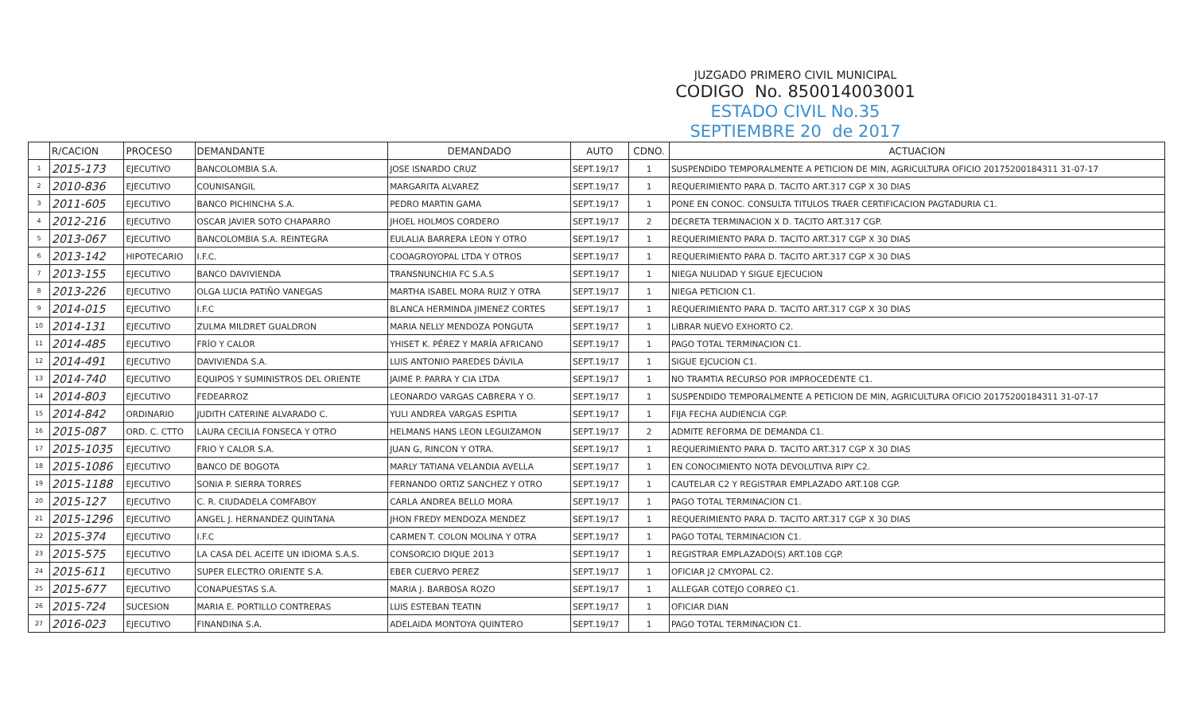JUZGADO PRIMERO CIVIL MUNICIPAL
CODIGO No. 850014003001
ESTADO CIVIL No.35
SEPTIEMBRE 20 de 2017
| | R/CACION | PROCESO | DEMANDANTE | DEMANDADO | AUTO | CDNO. | ACTUACION |
| --- | --- | --- | --- | --- | --- | --- | --- |
| 1 | 2015-173 | EJECUTIVO | BANCOLOMBIA S.A. | JOSE ISNARDO CRUZ | SEPT.19/17 | 1 | SUSPENDIDO TEMPORALMENTE A PETICION DE MIN, AGRICULTURA OFICIO 20175200184311 31-07-17 |
| 2 | 2010-836 | EJECUTIVO | COUNISANGIL | MARGARITA ALVAREZ | SEPT.19/17 | 1 | REQUERIMIENTO PARA D. TACITO ART.317 CGP X 30 DIAS |
| 3 | 2011-605 | EJECUTIVO | BANCO PICHINCHA S.A. | PEDRO MARTIN GAMA | SEPT.19/17 | 1 | PONE EN CONOC. CONSULTA TITULOS TRAER CERTIFICACION PAGTADURIA C1. |
| 4 | 2012-216 | EJECUTIVO | OSCAR JAVIER SOTO CHAPARRO | JHOEL HOLMOS CORDERO | SEPT.19/17 | 2 | DECRETA TERMINACION X D. TACITO ART.317 CGP. |
| 5 | 2013-067 | EJECUTIVO | BANCOLOMBIA S.A. REINTEGRA | EULALIA BARRERA LEON Y OTRO | SEPT.19/17 | 1 | REQUERIMIENTO PARA D. TACITO ART.317 CGP X 30 DIAS |
| 6 | 2013-142 | HIPOTECARIO | I.F.C. | COOAGROYOPAL LTDA Y OTROS | SEPT.19/17 | 1 | REQUERIMIENTO PARA D. TACITO ART.317 CGP X 30 DIAS |
| 7 | 2013-155 | EJECUTIVO | BANCO DAVIVIENDA | TRANSNUNCHIA FC S.A.S | SEPT.19/17 | 1 | NIEGA NULIDAD Y SIGUE EJECUCION |
| 8 | 2013-226 | EJECUTIVO | OLGA LUCIA PATIÑO VANEGAS | MARTHA ISABEL MORA RUIZ Y OTRA | SEPT.19/17 | 1 | NIEGA PETICION C1. |
| 9 | 2014-015 | EJECUTIVO | I.F.C | BLANCA HERMINDA JIMENEZ CORTES | SEPT.19/17 | 1 | REQUERIMIENTO PARA D. TACITO ART.317 CGP X 30 DIAS |
| 10 | 2014-131 | EJECUTIVO | ZULMA MILDRET GUALDRON | MARIA NELLY MENDOZA PONGUTA | SEPT.19/17 | 1 | LIBRAR NUEVO EXHORTO C2. |
| 11 | 2014-485 | EJECUTIVO | FRÍO Y CALOR | YHISET K. PÉREZ Y MARÍA AFRICANO | SEPT.19/17 | 1 | PAGO TOTAL TERMINACION C1. |
| 12 | 2014-491 | EJECUTIVO | DAVIVIENDA S.A. | LUIS ANTONIO PAREDES DÁVILA | SEPT.19/17 | 1 | SIGUE EJCUCION C1. |
| 13 | 2014-740 | EJECUTIVO | EQUIPOS Y SUMINISTROS DEL ORIENTE | JAIME P. PARRA Y CIA LTDA | SEPT.19/17 | 1 | NO TRAMTIA RECURSO POR IMPROCEDENTE C1. |
| 14 | 2014-803 | EJECUTIVO | FEDEARROZ | LEONARDO VARGAS CABRERA Y O. | SEPT.19/17 | 1 | SUSPENDIDO TEMPORALMENTE A PETICION DE MIN, AGRICULTURA OFICIO 20175200184311 31-07-17 |
| 15 | 2014-842 | ORDINARIO | JUDITH CATERINE ALVARADO C. | YULI ANDREA VARGAS ESPITIA | SEPT.19/17 | 1 | FIJA FECHA AUDIENCIA CGP. |
| 16 | 2015-087 | ORD. C. CTTO | LAURA CECILIA FONSECA Y OTRO | HELMANS HANS LEON LEGUIZAMON | SEPT.19/17 | 2 | ADMITE REFORMA DE DEMANDA C1. |
| 17 | 2015-1035 | EJECUTIVO | FRIO Y CALOR S.A. | JUAN G, RINCON Y OTRA. | SEPT.19/17 | 1 | REQUERIMIENTO PARA D. TACITO ART.317 CGP X 30 DIAS |
| 18 | 2015-1086 | EJECUTIVO | BANCO DE BOGOTA | MARLY TATIANA VELANDIA AVELLA | SEPT.19/17 | 1 | EN CONOCIMIENTO NOTA DEVOLUTIVA RIPY C2. |
| 19 | 2015-1188 | EJECUTIVO | SONIA P. SIERRA TORRES | FERNANDO ORTIZ SANCHEZ Y OTRO | SEPT.19/17 | 1 | CAUTELAR C2 Y REGISTRAR EMPLAZADO ART.108 CGP. |
| 20 | 2015-127 | EJECUTIVO | C. R. CIUDADELA COMFABOY | CARLA ANDREA BELLO MORA | SEPT.19/17 | 1 | PAGO TOTAL TERMINACION C1. |
| 21 | 2015-1296 | EJECUTIVO | ANGEL J. HERNANDEZ QUINTANA | JHON FREDY MENDOZA MENDEZ | SEPT.19/17 | 1 | REQUERIMIENTO PARA D. TACITO ART.317 CGP X 30 DIAS |
| 22 | 2015-374 | EJECUTIVO | I.F.C | CARMEN T. COLON MOLINA Y OTRA | SEPT.19/17 | 1 | PAGO TOTAL TERMINACION C1. |
| 23 | 2015-575 | EJECUTIVO | LA CASA DEL ACEITE UN IDIOMA S.A.S. | CONSORCIO DIQUE 2013 | SEPT.19/17 | 1 | REGISTRAR EMPLAZADO(S) ART.108 CGP. |
| 24 | 2015-611 | EJECUTIVO | SUPER ELECTRO ORIENTE S.A. | EBER CUERVO PEREZ | SEPT.19/17 | 1 | OFICIAR J2 CMYOPAL C2. |
| 25 | 2015-677 | EJECUTIVO | CONAPUESTAS S.A. | MARIA J. BARBOSA ROZO | SEPT.19/17 | 1 | ALLEGAR COTEJO CORREO C1. |
| 26 | 2015-724 | SUCESION | MARIA E. PORTILLO CONTRERAS | LUIS ESTEBAN TEATIN | SEPT.19/17 | 1 | OFICIAR DIAN |
| 27 | 2016-023 | EJECUTIVO | FINANDINA S.A. | ADELAIDA MONTOYA QUINTERO | SEPT.19/17 | 1 | PAGO TOTAL TERMINACION C1. |